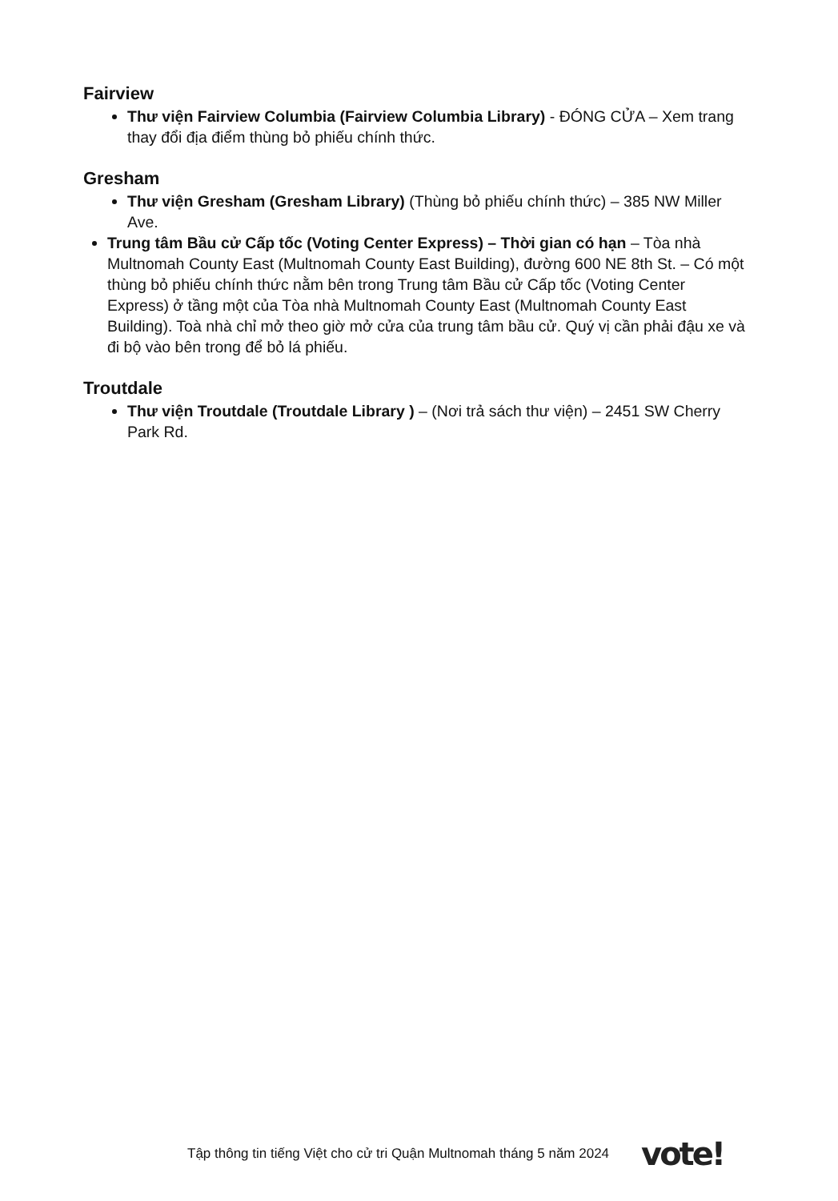Fairview
Thư viện Fairview Columbia (Fairview Columbia Library) - ĐÓNG CỬA – Xem trang thay đổi địa điểm thùng bỏ phiếu chính thức.
Gresham
Thư viện Gresham (Gresham Library) (Thùng bỏ phiếu chính thức) – 385 NW Miller Ave.
Trung tâm Bầu cử Cấp tốc (Voting Center Express) – Thời gian có hạn – Tòa nhà Multnomah County East (Multnomah County East Building), đường 600 NE 8th St. – Có một thùng bỏ phiếu chính thức nằm bên trong Trung tâm Bầu cử Cấp tốc (Voting Center Express) ở tầng một của Tòa nhà Multnomah County East (Multnomah County East Building). Toà nhà chỉ mở theo giờ mở cửa của trung tâm bầu cử. Quý vị cần phải đậu xe và đi bộ vào bên trong để bỏ lá phiếu.
Troutdale
Thư viện Troutdale (Troutdale Library ) – (Nơi trả sách thư viện) – 2451 SW Cherry Park Rd.
Tập thông tin tiếng Việt cho cử tri Quận Multnomah tháng 5 năm 2024 vote!